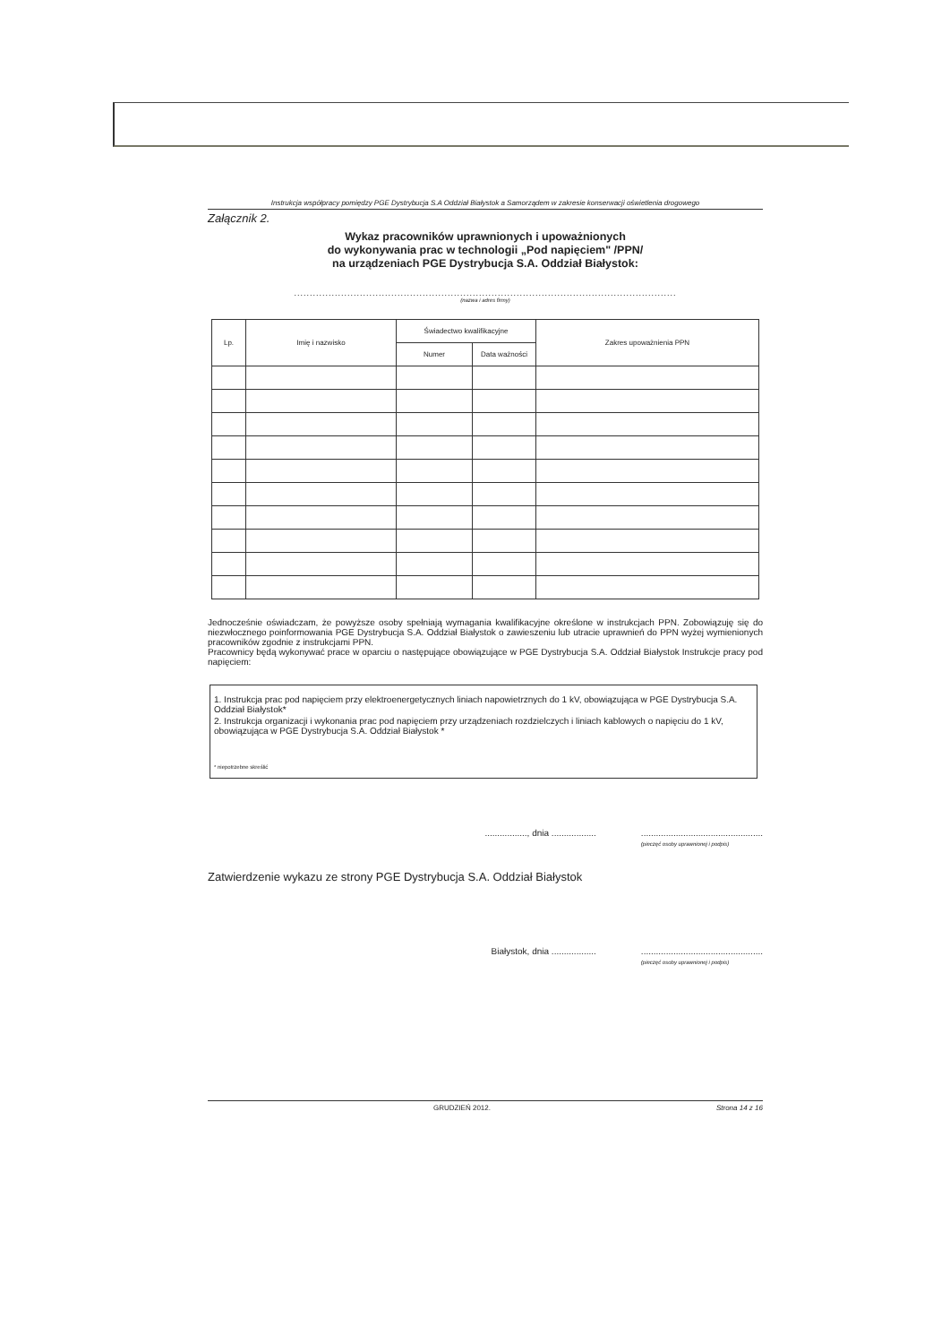Instrukcja współpracy pomiędzy PGE Dystrybucja S.A Oddział Białystok a Samorządem w zakresie konserwacji oświetlenia drogowego
Załącznik 2.
Wykaz pracowników uprawnionych i upoważnionych
do wykonywania prac w technologii „Pod napięciem" /PPN/
na urządzeniach PGE Dystrybucja S.A. Oddział Białystok:
..........................................................................................................................
(nazwa i adres firmy)
| Lp. | Imię i nazwisko | Świadectwo kwalifikacyjne | | Zakres upoważnienia PPN |
| --- | --- | --- | --- | --- |
| | | Numer | Data ważności | |
Jednocześnie oświadczam, że powyższe osoby spełniają wymagania kwalifikacyjne określone w instrukcjach PPN. Zobowiązuję się do niezwłocznego poinformowania PGE Dystrybucja S.A. Oddział Białystok o zawieszeniu lub utracie uprawnień do PPN wyżej wymienionych pracowników zgodnie z instrukcjami PPN.
Pracownicy będą wykonywać prace w oparciu o następujące obowiązujące w PGE Dystrybucja S.A. Oddział Białystok Instrukcje pracy pod napięciem:
1. Instrukcja prac pod napięciem przy elektroenergetycznych liniach napowietrznych do 1 kV, obowiązująca w PGE Dystrybucja S.A. Oddział Białystok*
2. Instrukcja organizacji i wykonania prac pod napięciem przy urządzeniach rozdzielczych i liniach kablowych o napięciu do 1 kV, obowiązująca w PGE Dystrybucja S.A. Oddział Białystok *
* niepotrzebne skreślić
................., dnia ...................................................................
(pieczęć osoby uprawnionej i podpis)
Zatwierdzenie wykazu ze strony PGE Dystrybucja S.A. Oddział Białystok
Białystok, dnia ...................................................................
(pieczęć osoby uprawnionej i podpis)
GRUDZIEŃ 2012. Strona 14 z 16